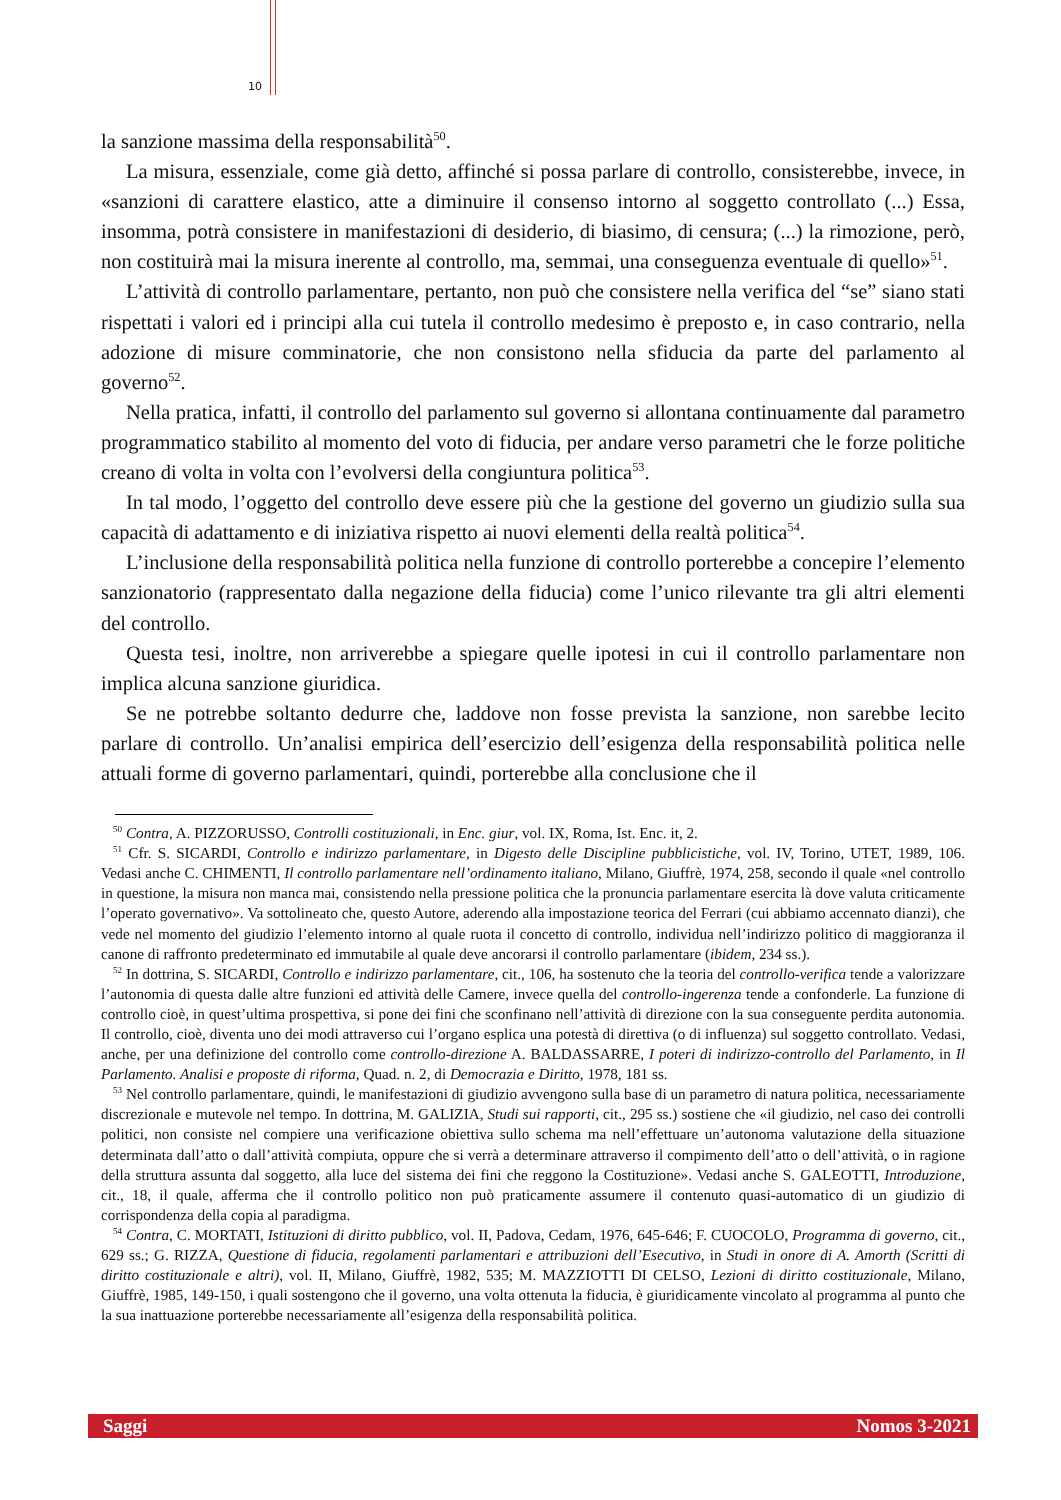10
la sanzione massima della responsabilità<sup>50</sup>.
La misura, essenziale, come già detto, affinché si possa parlare di controllo, consisterebbe, invece, in «sanzioni di carattere elastico, atte a diminuire il consenso intorno al soggetto controllato (...) Essa, insomma, potrà consistere in manifestazioni di desiderio, di biasimo, di censura; (...) la rimozione, però, non costituirà mai la misura inerente al controllo, ma, semmai, una conseguenza eventuale di quello»<sup>51</sup>.
L’attività di controllo parlamentare, pertanto, non può che consistere nella verifica del “se” siano stati rispettati i valori ed i principi alla cui tutela il controllo medesimo è preposto e, in caso contrario, nella adozione di misure comminatorie, che non consistono nella sfiducia da parte del parlamento al governo<sup>52</sup>.
Nella pratica, infatti, il controllo del parlamento sul governo si allontana continuamente dal parametro programmatico stabilito al momento del voto di fiducia, per andare verso parametri che le forze politiche creano di volta in volta con l’evolversi della congiuntura politica<sup>53</sup>.
In tal modo, l’oggetto del controllo deve essere più che la gestione del governo un giudizio sulla sua capacità di adattamento e di iniziativa rispetto ai nuovi elementi della realtà politica<sup>54</sup>.
L’inclusione della responsabilità politica nella funzione di controllo porterebbe a concepire l’elemento sanzionatorio (rappresentato dalla negazione della fiducia) come l’unico rilevante tra gli altri elementi del controllo.
Questa tesi, inoltre, non arriverebbe a spiegare quelle ipotesi in cui il controllo parlamentare non implica alcuna sanzione giuridica.
Se ne potrebbe soltanto dedurre che, laddove non fosse prevista la sanzione, non sarebbe lecito parlare di controllo. Un’analisi empirica dell’esercizio dell’esigenza della responsabilità politica nelle attuali forme di governo parlamentari, quindi, porterebbe alla conclusione che il
<sup>50</sup> Contra, A. PIZZORUSSO, Controlli costituzionali, in Enc. giur, vol. IX, Roma, Ist. Enc. it, 2.
<sup>51</sup> Cfr. S. SICARDI, Controllo e indirizzo parlamentare, in Digesto delle Discipline pubblicistiche, vol. IV, Torino, UTET, 1989, 106. Vedasi anche C. CHIMENTI, Il controllo parlamentare nell’ordinamento italiano, Milano, Giuffrè, 1974, 258, secondo il quale «nel controllo in questione, la misura non manca mai, consistendo nella pressione politica che la pronuncia parlamentare esercita là dove valuta criticamente l’operato governativo». Va sottolineato che, questo Autore, aderendo alla impostazione teorica del Ferrari (cui abbiamo accennato dianzi), che vede nel momento del giudizio l’elemento intorno al quale ruota il concetto di controllo, individua nell’indirizzo politico di maggioranza il canone di raffronto predeterminato ed immutabile al quale deve ancorarsi il controllo parlamentare (ibidem, 234 ss.).
<sup>52</sup> In dottrina, S. SICARDI, Controllo e indirizzo parlamentare, cit., 106, ha sostenuto che la teoria del controllo-verifica tende a valorizzare l’autonomia di questa dalle altre funzioni ed attività delle Camere, invece quella del controllo-ingerenza tende a confonderle. La funzione di controllo cioè, in quest’ultima prospettiva, si pone dei fini che sconfinano nell’attività di direzione con la sua conseguente perdita autonomia. Il controllo, cioè, diventa uno dei modi attraverso cui l’organo esplica una potestà di direttiva (o di influenza) sul soggetto controllato. Vedasi, anche, per una definizione del controllo come controllo-direzione A. BALDASSARRE, I poteri di indirizzo-controllo del Parlamento, in Il Parlamento. Analisi e proposte di riforma, Quad. n. 2, di Democrazia e Diritto, 1978, 181 ss.
<sup>53</sup> Nel controllo parlamentare, quindi, le manifestazioni di giudizio avvengono sulla base di un parametro di natura politica, necessariamente discrezionale e mutevole nel tempo. In dottrina, M. GALIZIA, Studi sui rapporti, cit., 295 ss.) sostiene che «il giudizio, nel caso dei controlli politici, non consiste nel compiere una verificazione obiettiva sullo schema ma nell’effettuare un’autonoma valutazione della situazione determinata dall’atto o dall’attività compiuta, oppure che si verrà a determinare attraverso il compimento dell’atto o dell’attività, o in ragione della struttura assunta dal soggetto, alla luce del sistema dei fini che reggono la Costituzione». Vedasi anche S. GALEOTTI, Introduzione, cit., 18, il quale, afferma che il controllo politico non può praticamente assumere il contenuto quasi-automatico di un giudizio di corrispondenza della copia al paradigma.
<sup>54</sup> Contra, C. MORTATI, Istituzioni di diritto pubblico, vol. II, Padova, Cedam, 1976, 645-646; F. CUOCOLO, Programma di governo, cit., 629 ss.; G. RIZZA, Questione di fiducia, regolamenti parlamentari e attribuzioni dell’Esecutivo, in Studi in onore di A. Amorth (Scritti di diritto costituzionale e altri), vol. II, Milano, Giuffrè, 1982, 535; M. MAZZIOTTI DI CELSO, Lezioni di diritto costituzionale, Milano, Giuffrè, 1985, 149-150, i quali sostengono che il governo, una volta ottenuta la fiducia, è giuridicamente vincolato al programma al punto che la sua inattuazione porterebbe necessariamente all’esigenza della responsabilità politica.
Saggi Nomos 3-2021